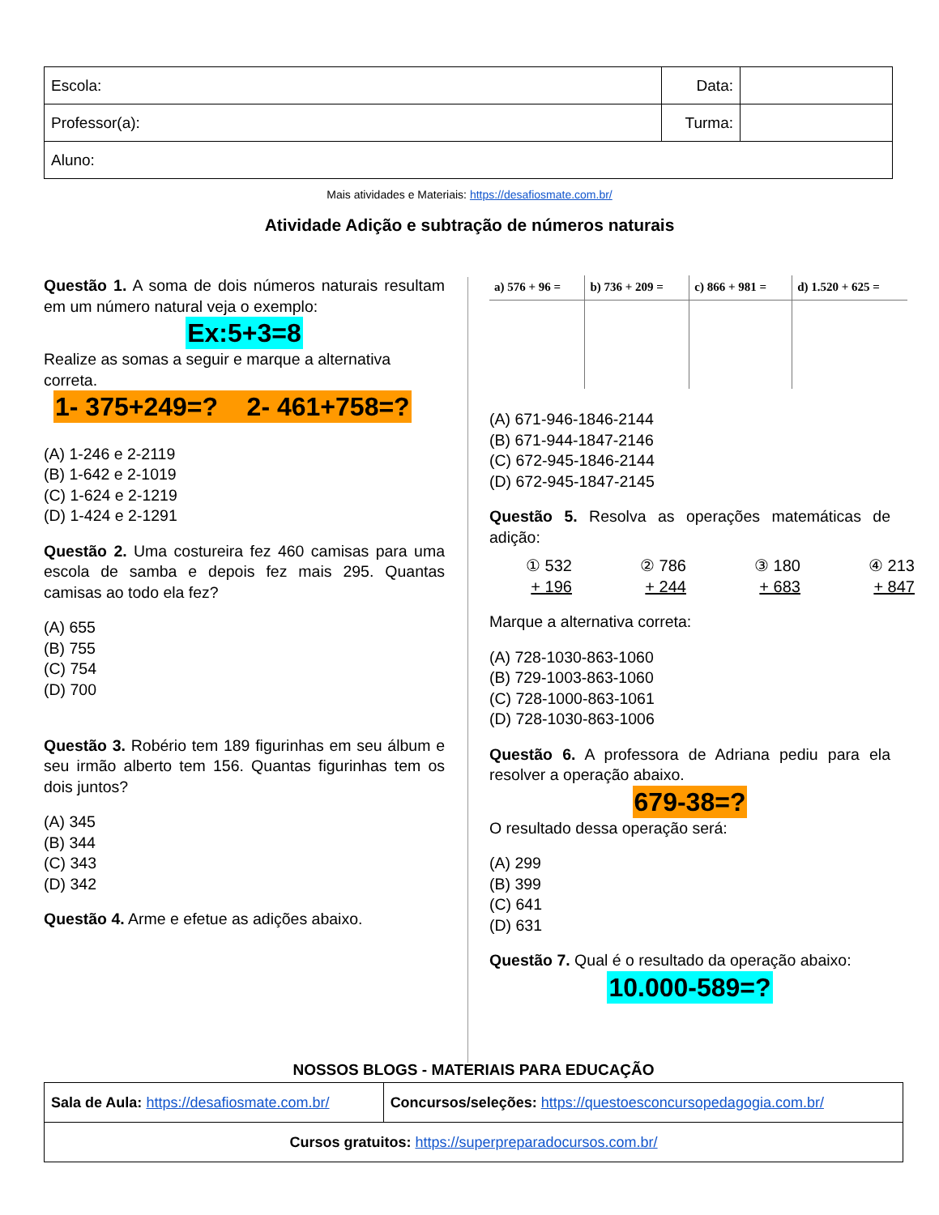| Escola: | Data: | |
| Professor(a): | Turma: | |
| Aluno: | | |
Mais atividades e Materiais: https://desafiosmate.com.br/
Atividade Adição e subtração de números naturais
Questão 1. A soma de dois números naturais resultam em um número natural veja o exemplo:
Ex:5+3=8
Realize as somas a seguir e marque a alternativa correta.
1- 375+249=? 2- 461+758=?
(A) 1-246 e 2-2119
(B) 1-642 e 2-1019
(C) 1-624 e 2-1219
(D) 1-424 e 2-1291
Questão 2. Uma costureira fez 460 camisas para uma escola de samba e depois fez mais 295. Quantas camisas ao todo ela fez?
(A) 655
(B) 755
(C) 754
(D) 700
Questão 3. Robério tem 189 figurinhas em seu álbum e seu irmão alberto tem 156. Quantas figurinhas tem os dois juntos?
(A) 345
(B) 344
(C) 343
(D) 342
Questão 4. Arme e efetue as adições abaixo.
| a) 576 + 96 = | b) 736 + 209 = | c) 866 + 981 = | d) 1.520 + 625 = |
(A) 671-946-1846-2144
(B) 671-944-1847-2146
(C) 672-945-1846-2144
(D) 672-945-1847-2145
Questão 5. Resolva as operações matemáticas de adição:
① 532
+ 196
② 786
+ 244
③ 180
+ 683
④ 213
+ 847
Marque a alternativa correta:
(A) 728-1030-863-1060
(B) 729-1003-863-1060
(C) 728-1000-863-1061
(D) 728-1030-863-1006
Questão 6. A professora de Adriana pediu para ela resolver a operação abaixo.
679-38=?
O resultado dessa operação será:
(A) 299
(B) 399
(C) 641
(D) 631
Questão 7. Qual é o resultado da operação abaixo:
10.000-589=?
NOSSOS BLOGS - MATERIAIS PARA EDUCAÇÃO
| Sala de Aula: https://desafiosmate.com.br/ | Concursos/seleções: https://questoesconcursopedagogia.com.br/ |
| Cursos gratuitos: https://superpreparadocursos.com.br/ | |